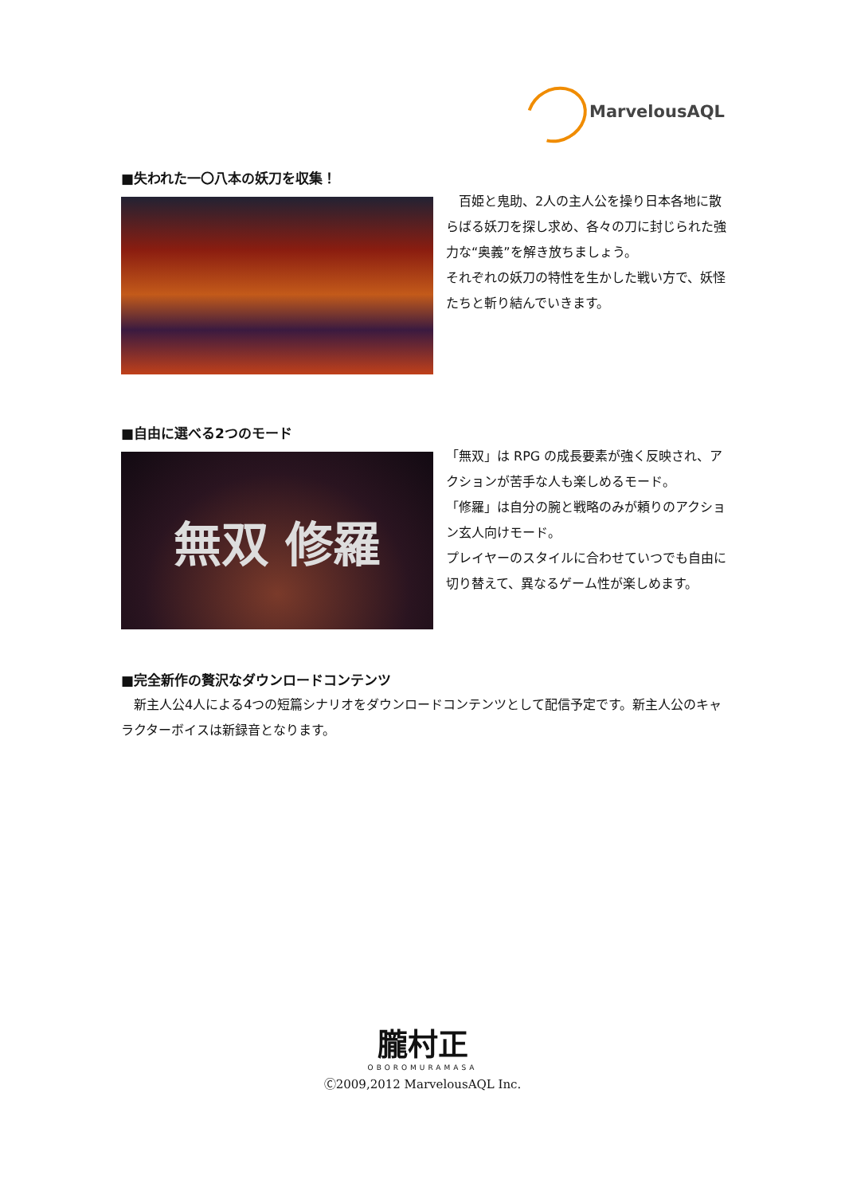MarvelousAQL
■失われた一〇八本の妖刀を収集！
　百姫と鬼助、2人の主人公を操り日本各地に散らばる妖刀を探し求め、各々の刀に封じられた強力な“奥義”を解き放ちましょう。
それぞれの妖刀の特性を生かした戦い方で、妖怪たちと斬り結んでいきます。
■自由に選べる2つのモード
無双 修羅
「無双」は RPG の成長要素が強く反映され、アクションが苦手な人も楽しめるモード。
「修羅」は自分の腕と戦略のみが頼りのアクション玄人向けモード。
プレイヤーのスタイルに合わせていつでも自由に切り替えて、異なるゲーム性が楽しめます。
■完全新作の贅沢なダウンロードコンテンツ
　新主人公4人による4つの短篇シナリオをダウンロードコンテンツとして配信予定です。新主人公のキャラクターボイスは新録音となります。
朧村正
OBOROMURAMASA
Ⓒ2009,2012 MarvelousAQL Inc.